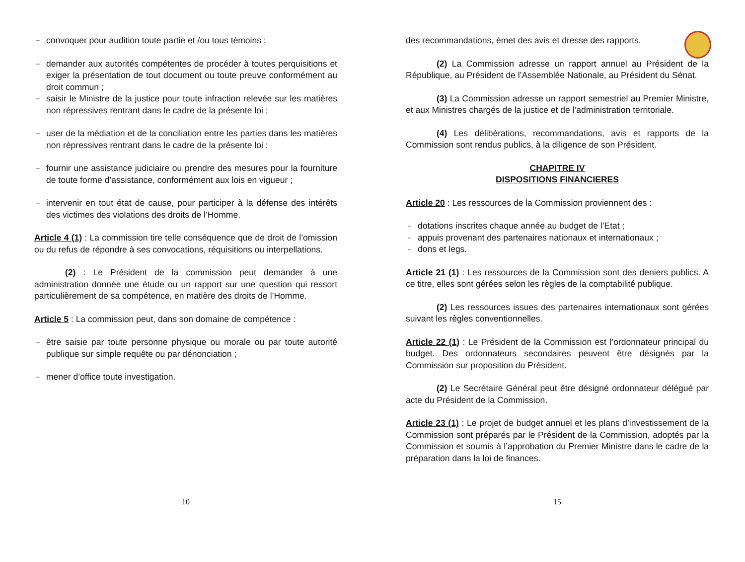– convoquer pour audition toute partie et /ou tous témoins ;
– demander aux autorités compétentes de procéder à toutes perquisitions et exiger la présentation de tout document ou toute preuve conformément au droit commun ;
– saisir le Ministre de la justice pour toute infraction relevée sur les matières non répressives rentrant dans le cadre de la présente loi ;
– user de la médiation et de la conciliation entre les parties dans les matières non répressives rentrant dans le cadre de la présente loi ;
– fournir une assistance judiciaire ou prendre des mesures pour la fourniture de toute forme d’assistance, conformément aux lois en vigueur ;
– intervenir en tout état de cause, pour participer à la défense des intérêts des victimes des violations des droits de l’Homme.
Article 4 (1) : La commission tire telle conséquence que de droit de l’omission ou du refus de répondre à ses convocations, réquisitions ou interpellations.
(2) : Le Président de la commission peut demander à une administration donnée une étude ou un rapport sur une question qui ressort particulièrement de sa compétence, en matière des droits de l’Homme.
Article 5 : La commission peut, dans son domaine de compétence :
– être saisie par toute personne physique ou morale ou par toute autorité publique sur simple requête ou par dénonciation ;
– mener d’office toute investigation.
10
des recommandations, émet des avis et dresse des rapports.
(2) La Commission adresse un rapport annuel au Président de la République, au Président de l’Assemblée Nationale, au Président du Sénat.
(3) La Commission adresse un rapport semestriel au Premier Ministre, et aux Ministres chargés de la justice et de l’administration territoriale.
(4) Les délibérations, recommandations, avis et rapports de la Commission sont rendus publics, à la diligence de son Président.
CHAPITRE IV
DISPOSITIONS FINANCIERES
Article 20 : Les ressources de la Commission proviennent des :
– dotations inscrites chaque année au budget de l’Etat ;
– appuis provenant des partenaires nationaux et internationaux ;
– dons et legs.
Article 21 (1) : Les ressources de la Commission sont des deniers publics. A ce titre, elles sont gérées selon les règles de la comptabilité publique.
(2) Les ressources issues des partenaires internationaux sont gérées suivant les règles conventionnelles.
Article 22 (1) : Le Président de la Commission est l’ordonnateur principal du budget. Des ordonnateurs secondaires peuvent être désignés par la Commission sur proposition du Président.
(2) Le Secrétaire Général peut être désigné ordonnateur délégué par acte du Président de la Commission.
Article 23 (1) : Le projet de budget annuel et les plans d’investissement de la Commission sont préparés par le Président de la Commission, adoptés par la Commission et soumis à l’approbation du Premier Ministre dans le cadre de la préparation dans la loi de finances.
15